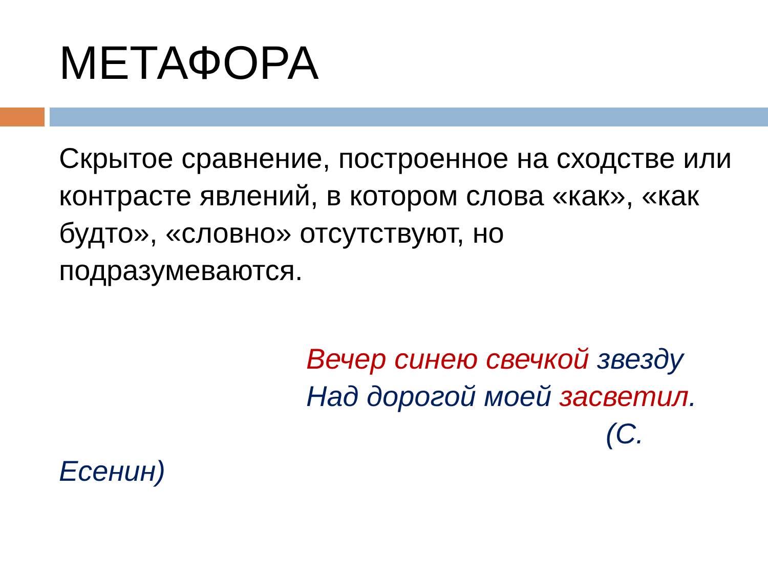МЕТАФОРА
Скрытое сравнение, построенное на сходстве или контрасте явлений, в котором слова «как», «как будто», «словно» отсутствуют, но подразумеваются.
Вечер синею свечкой звезду
Над дорогой моей засветил.
(С.
Есенин)